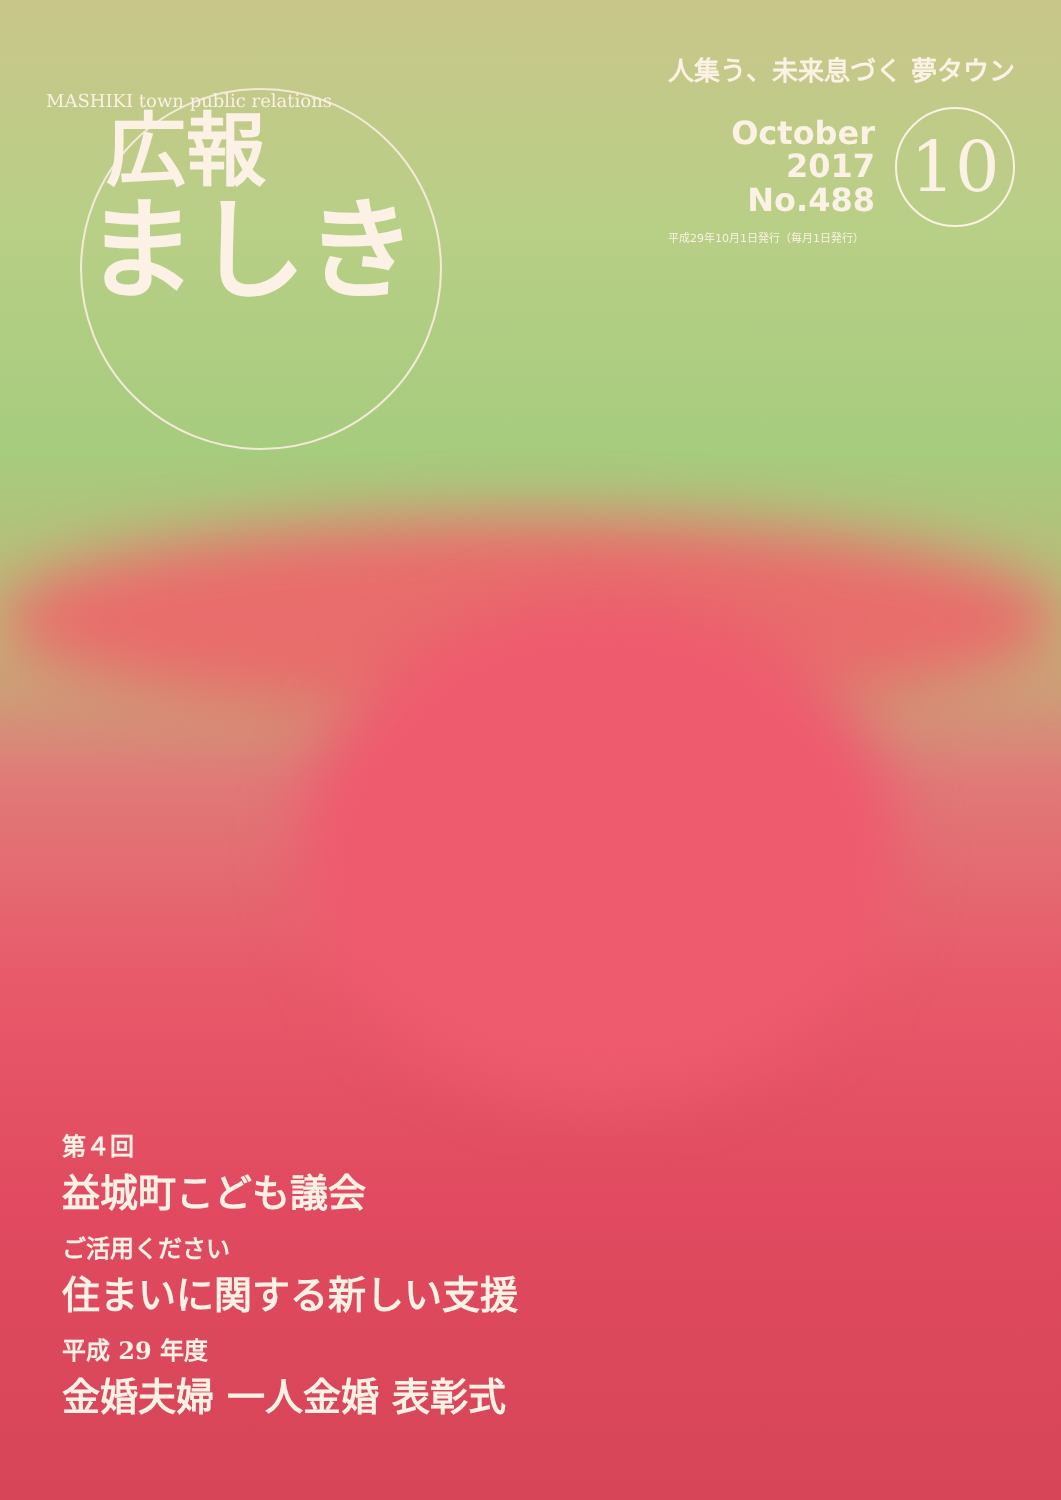MASHIKI town public relations
広報
ましき
人集う、未来息づく 夢タウン
October
2017
No.488
10
平成29年10月1日発行（毎月1日発行）
第４回
益城町こども議会
ご活用ください
住まいに関する新しい支援
平成 29 年度
金婚夫婦 一人金婚 表彰式